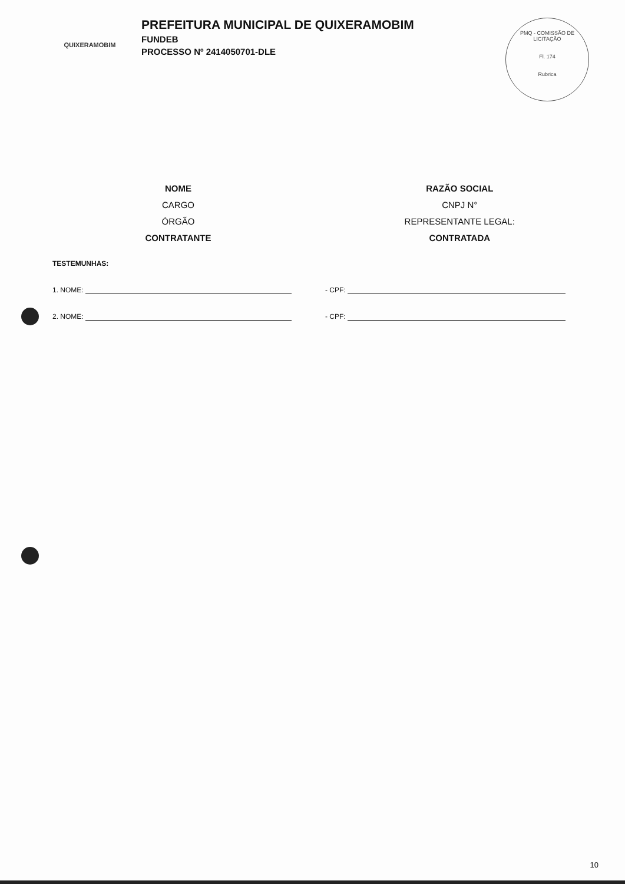QUIXERAMOBIM
PREFEITURA MUNICIPAL DE QUIXERAMOBIM
FUNDEB
PROCESSO Nº 2414050701-DLE
PMQ - COMISSÃO DE LICITAÇÃO
Fl. 174
Rubrica
NOME
CARGO
ÓRGÃO
CONTRATANTE
RAZÃO SOCIAL
CNPJ N°
REPRESENTANTE LEGAL:
CONTRATADA
TESTEMUNHAS:
1. NOME: - CPF:
2. NOME: - CPF:
10